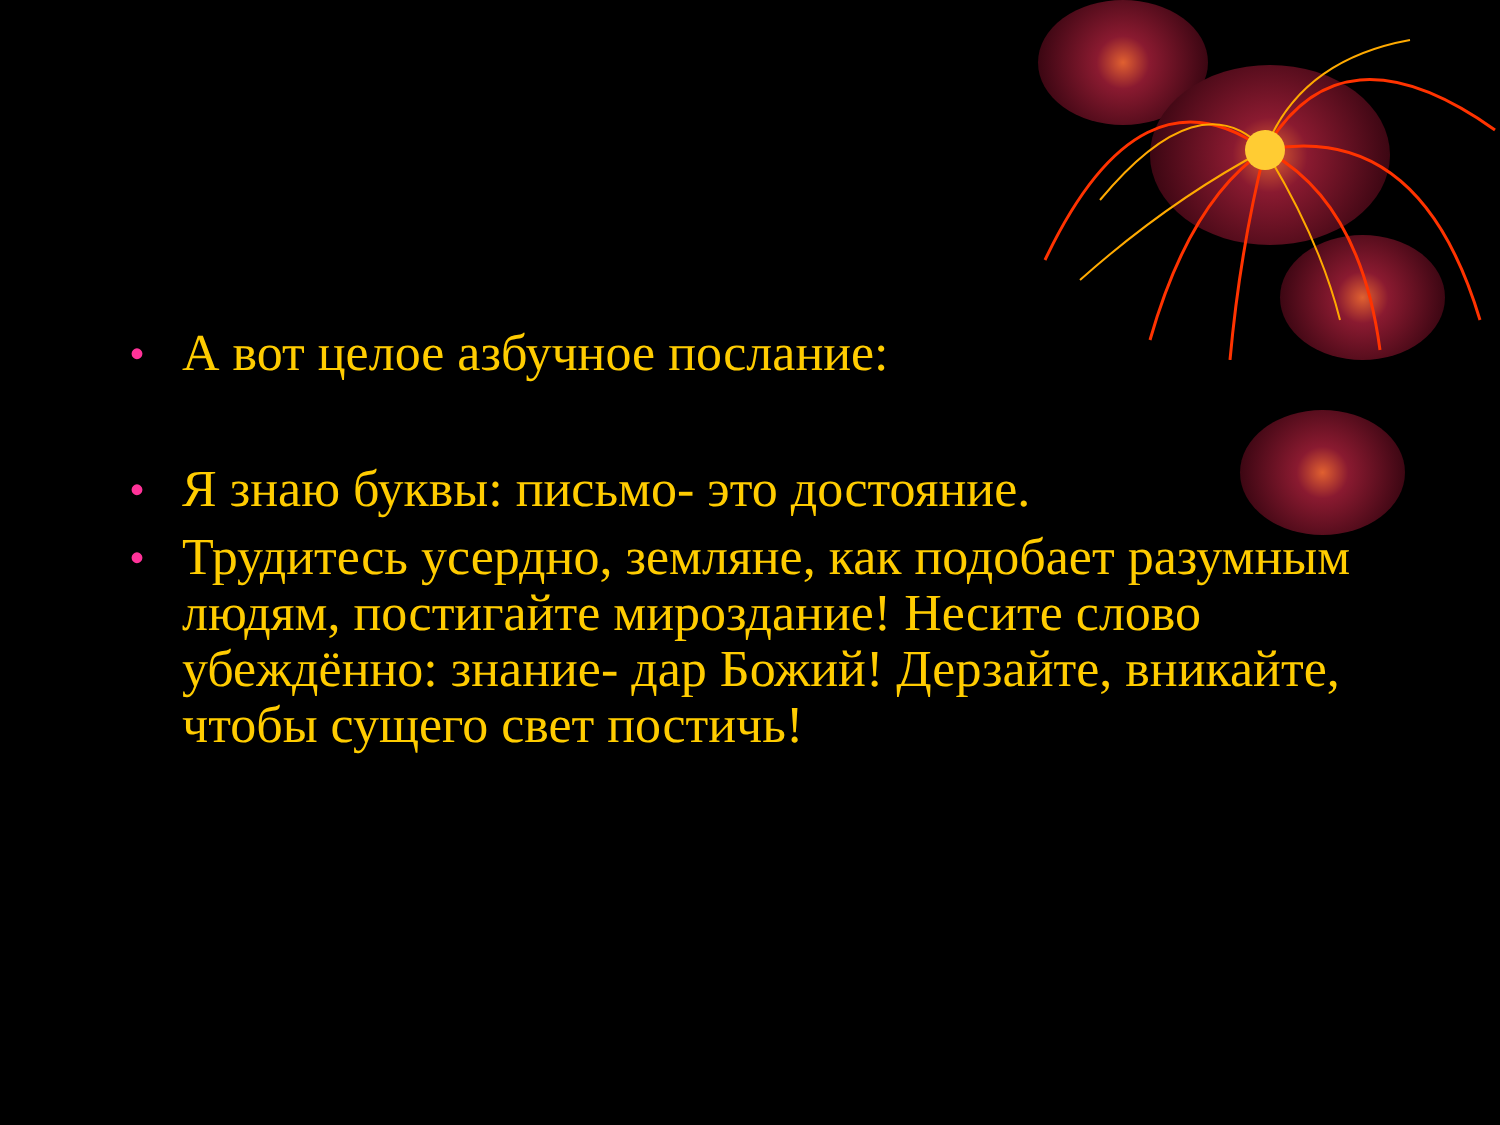• А вот целое азбучное послание:
• Я знаю буквы: письмо- это достояние.
• Трудитесь усердно, земляне, как подобает разумным людям, постигайте мироздание! Несите слово убеждённо: знание- дар Божий! Дерзайте, вникайте, чтобы сущего свет постичь!